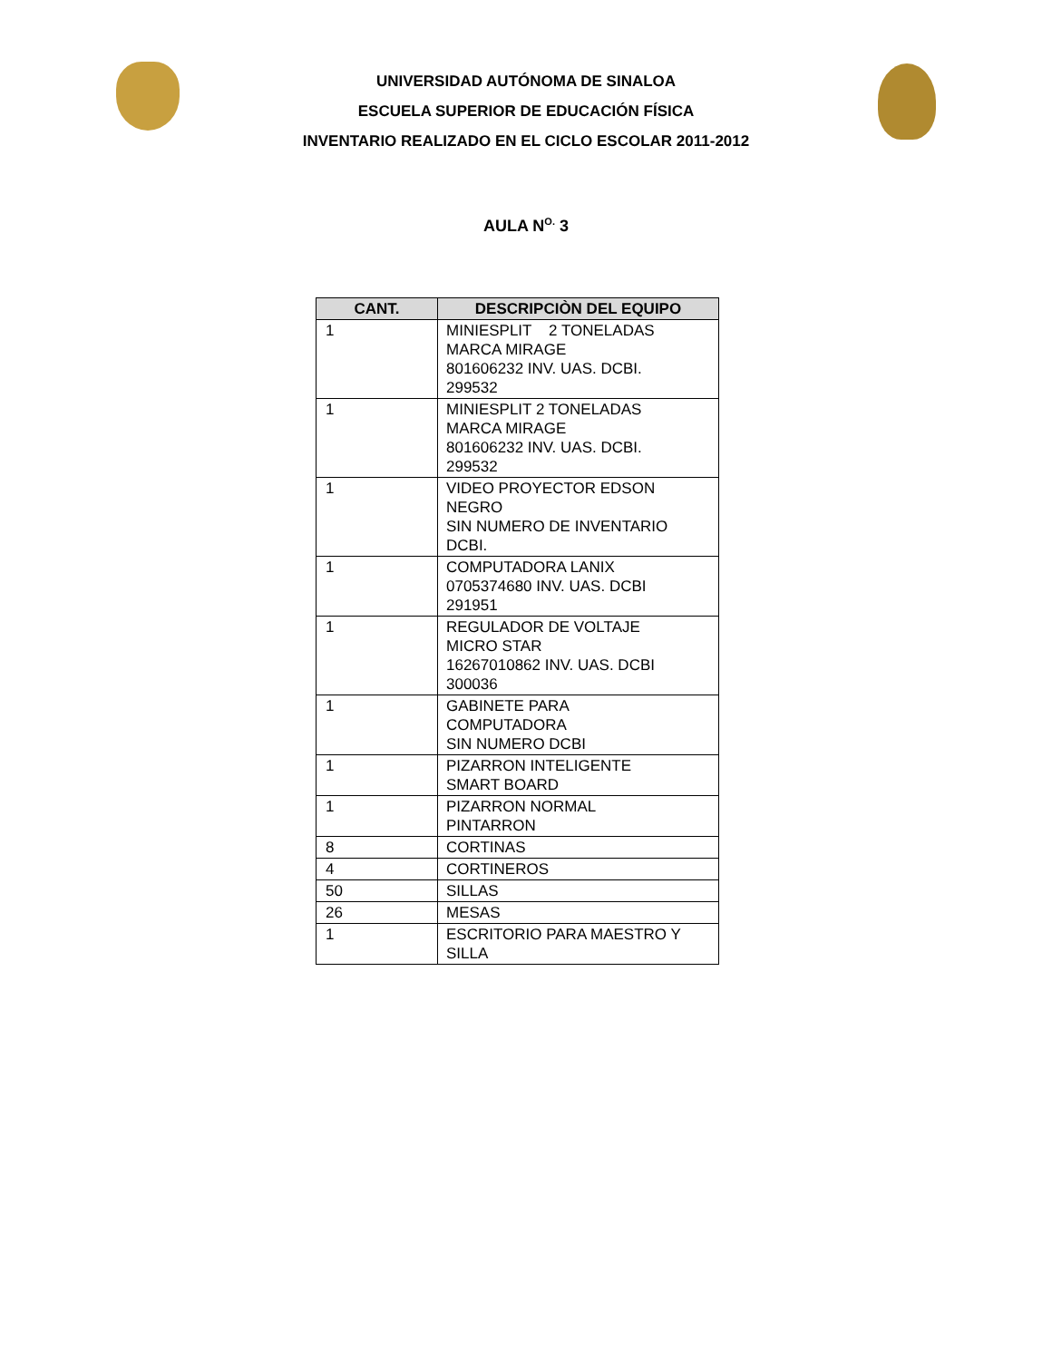UNIVERSIDAD AUTÓNOMA DE SINALOA
ESCUELA SUPERIOR DE EDUCACIÓN FÍSICA
INVENTARIO REALIZADO EN EL CICLO ESCOLAR 2011-2012
AULA N<sup>O.</sup> 3
| CANT. | DESCRIPCIÒN DEL EQUIPO |
| --- | --- |
| 1 | MINIESPLIT 2 TONELADAS MARCA MIRAGE 801606232 INV. UAS. DCBI. 299532 |
| 1 | MINIESPLIT 2 TONELADAS MARCA MIRAGE 801606232 INV. UAS. DCBI. 299532 |
| 1 | VIDEO PROYECTOR EDSON NEGRO SIN NUMERO DE INVENTARIO DCBI. |
| 1 | COMPUTADORA LANIX 0705374680 INV. UAS. DCBI 291951 |
| 1 | REGULADOR DE VOLTAJE MICRO STAR 16267010862 INV. UAS. DCBI 300036 |
| 1 | GABINETE PARA COMPUTADORA SIN NUMERO DCBI |
| 1 | PIZARRON INTELIGENTE SMART BOARD |
| 1 | PIZARRON NORMAL PINTARRON |
| 8 | CORTINAS |
| 4 | CORTINEROS |
| 50 | SILLAS |
| 26 | MESAS |
| 1 | ESCRITORIO PARA MAESTRO Y SILLA |